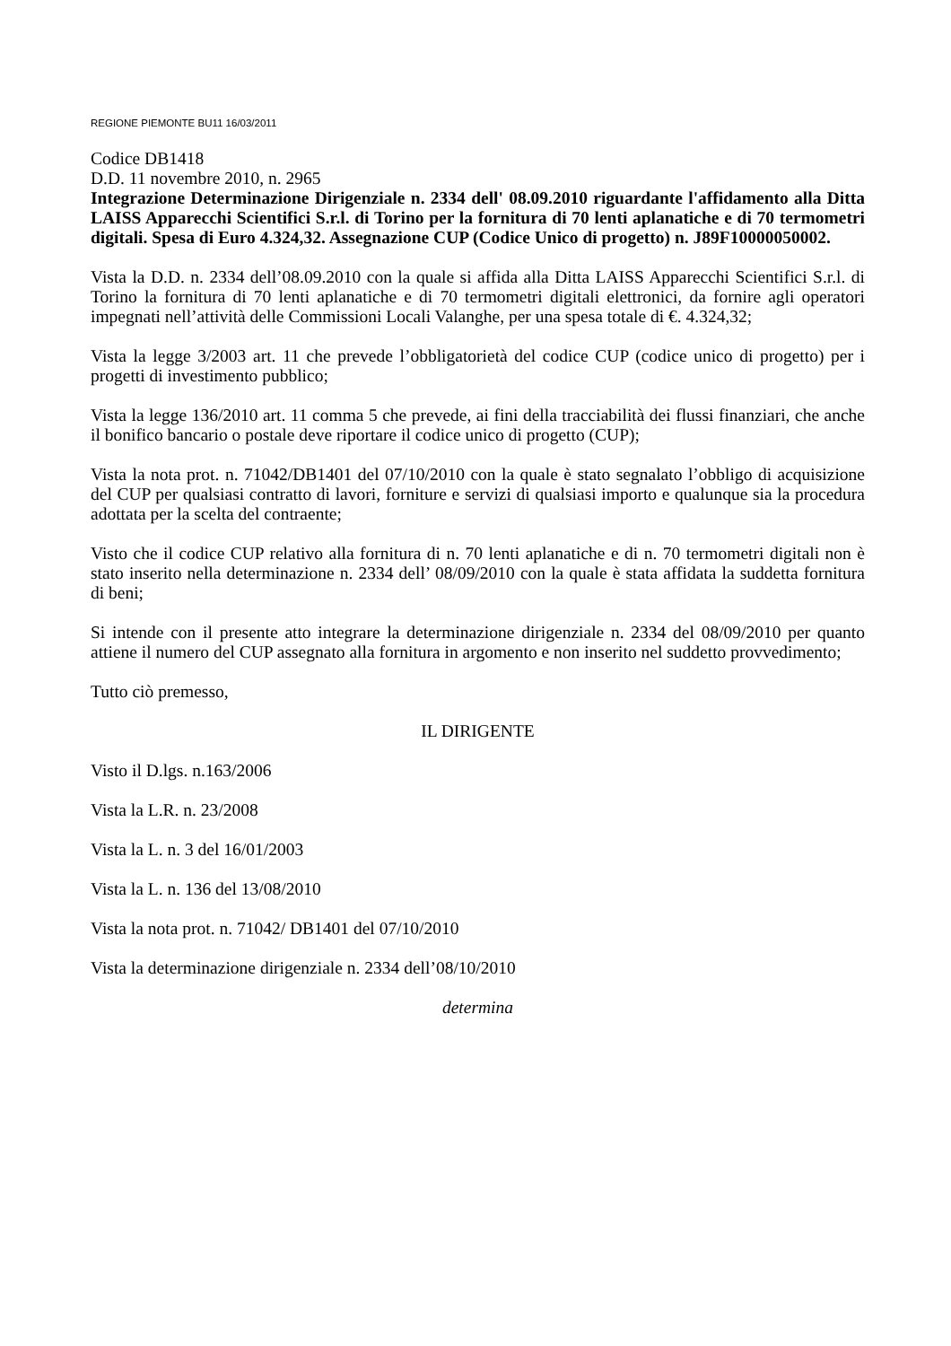REGIONE PIEMONTE BU11 16/03/2011
Codice DB1418
D.D. 11 novembre 2010, n. 2965
Integrazione Determinazione Dirigenziale n. 2334 dell' 08.09.2010 riguardante l'affidamento alla Ditta LAISS Apparecchi Scientifici S.r.l. di Torino per la fornitura di 70 lenti aplanatiche e di 70 termometri digitali. Spesa di Euro 4.324,32. Assegnazione CUP (Codice Unico di progetto) n. J89F10000050002.
Vista la D.D. n. 2334 dell’08.09.2010 con la quale si affida alla Ditta LAISS Apparecchi Scientifici S.r.l. di Torino la fornitura di 70 lenti aplanatiche e di 70 termometri digitali elettronici, da fornire agli operatori impegnati nell’attività delle Commissioni Locali Valanghe, per una spesa totale di €. 4.324,32;
Vista la legge 3/2003 art. 11 che prevede l’obbligatorietà del codice CUP (codice unico di progetto) per i progetti di investimento pubblico;
Vista la legge 136/2010 art. 11 comma 5 che prevede, ai fini della tracciabilità dei flussi finanziari, che anche il bonifico bancario o postale deve riportare il codice unico di progetto (CUP);
Vista la nota prot. n. 71042/DB1401 del 07/10/2010 con la quale è stato segnalato l’obbligo di acquisizione del CUP per qualsiasi contratto di lavori, forniture e servizi di qualsiasi importo e qualunque sia la procedura adottata per la scelta del contraente;
Visto che il codice CUP relativo alla fornitura di n. 70 lenti aplanatiche e di n. 70 termometri digitali non è stato inserito nella determinazione n. 2334 dell’ 08/09/2010 con la quale è stata affidata la suddetta fornitura di beni;
Si intende con il presente atto integrare la determinazione dirigenziale n. 2334 del 08/09/2010 per quanto attiene il numero del CUP assegnato alla fornitura in argomento e non inserito nel suddetto provvedimento;
Tutto ciò premesso,
IL DIRIGENTE
Visto il D.lgs. n.163/2006
Vista la L.R. n. 23/2008
Vista la L. n. 3 del 16/01/2003
Vista la L. n. 136 del 13/08/2010
Vista la nota prot. n. 71042/ DB1401 del 07/10/2010
Vista la determinazione dirigenziale n. 2334 dell’08/10/2010
determina